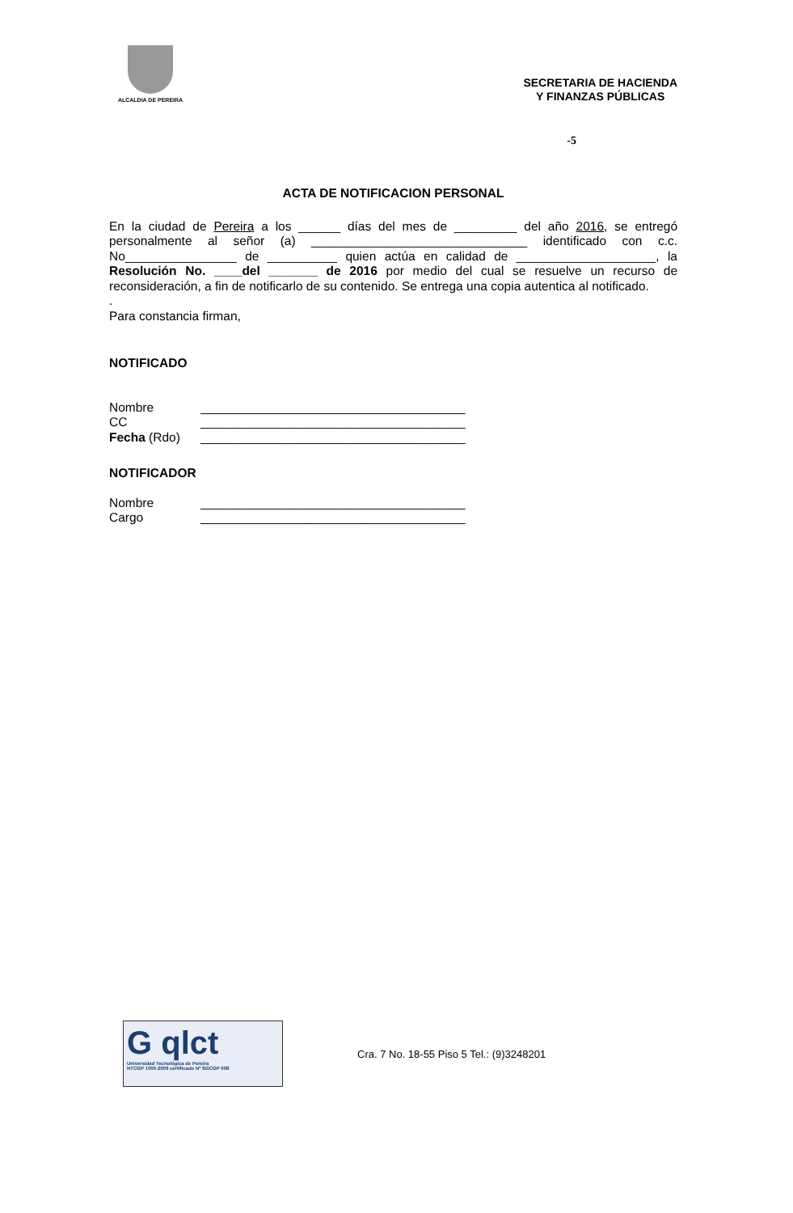ALCALDIA DE PEREIRA
SECRETARIA DE HACIENDA
Y FINANZAS PÚBLICAS
-5
ACTA DE NOTIFICACION PERSONAL
En la ciudad de Pereira a los ______ días del mes de _________ del año 2016, se entregó personalmente al señor (a) _______________________________ identificado con c.c. No________________ de __________ quien actúa en calidad de ____________________, la Resolución No. ____del _______ de 2016 por medio del cual se resuelve un recurso de reconsideración, a fin de notificarlo de su contenido. Se entrega una copia autentica al notificado.
.
Para constancia firman,
NOTIFICADO
Nombre ______________________________________
CC ______________________________________
Fecha (Rdo) ______________________________________
NOTIFICADOR
Nombre ______________________________________
Cargo ______________________________________
G qlct
Universidad Tecnológica de Pereira
NTCGP 1000:2009 certificado Nº SGCGP 008
Cra. 7 No. 18-55 Piso 5 Tel.: (9)3248201